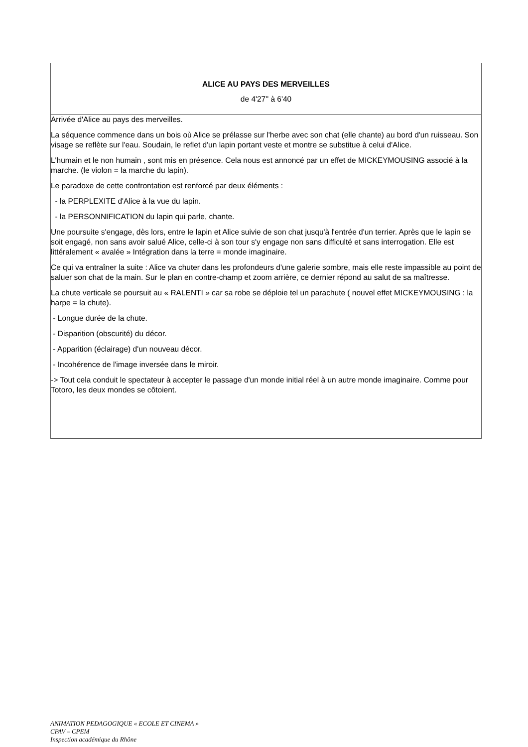| ALICE AU PAYS DES MERVEILLES de 4'27'' à 6'40 |
| Arrivée d'Alice au pays des merveilles. La séquence commence dans un bois où Alice se prélasse sur l'herbe avec son chat (elle chante) au bord d'un ruisseau. Son visage se reflète sur l'eau. Soudain, le reflet d'un lapin portant veste et montre se substitue à celui d'Alice. L'humain et le non humain , sont mis en présence. Cela nous est annoncé par un effet de MICKEYMOUSING associé à la marche. (le violon = la marche du lapin). Le paradoxe de cette confrontation est renforcé par deux éléments : - la PERPLEXITE d'Alice à la vue du lapin. - la PERSONNIFICATION du lapin qui parle, chante. Une poursuite s'engage, dès lors, entre le lapin et Alice suivie de son chat jusqu'à l'entrée d'un terrier. Après que le lapin se soit engagé, non sans avoir salué Alice, celle-ci à son tour s'y engage non sans difficulté et sans interrogation. Elle est littéralement « avalée » Intégration dans la terre = monde imaginaire. Ce qui va entraîner la suite : Alice va chuter dans les profondeurs d'une galerie sombre, mais elle reste impassible au point de saluer son chat de la main. Sur le plan en contre-champ et zoom arrière, ce dernier répond au salut de sa maîtresse. La chute verticale se poursuit au « RALENTI » car sa robe se déploie tel un parachute ( nouvel effet MICKEYMOUSING : la harpe = la chute). - Longue durée de la chute. - Disparition (obscurité) du décor. - Apparition (éclairage) d'un nouveau décor. - Incohérence de l'image inversée dans le miroir. -> Tout cela conduit le spectateur à accepter le passage d'un monde initial réel à un autre monde imaginaire. Comme pour Totoro, les deux mondes se côtoient. |
ANIMATION PEDAGOGIQUE « ECOLE ET CINEMA »
CPAV – CPEM
Inspection académique du Rhône